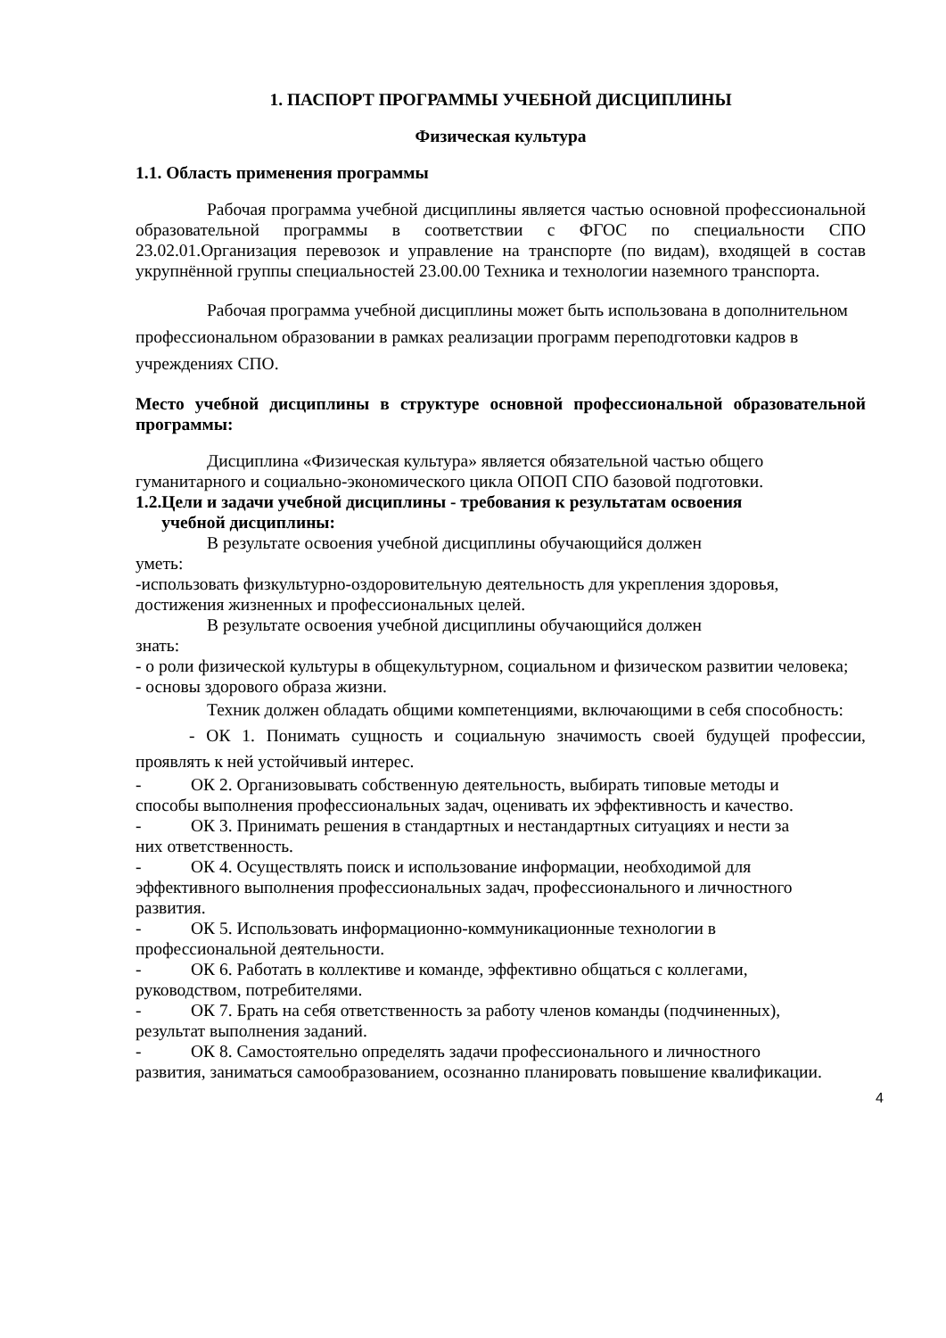1. ПАСПОРТ ПРОГРАММЫ УЧЕБНОЙ ДИСЦИПЛИНЫ
Физическая культура
1.1. Область применения программы
Рабочая программа учебной дисциплины является частью основной профессиональной образовательной программы в соответствии с ФГОС по специальности СПО 23.02.01.Организация перевозок и управление на транспорте (по видам), входящей в состав укрупнённой группы специальностей 23.00.00 Техника и технологии наземного транспорта.
Рабочая программа учебной дисциплины может быть использована в дополнительном профессиональном образовании в рамках реализации программ переподготовки кадров в учреждениях СПО.
Место учебной дисциплины в структуре основной профессиональной образовательной программы:
Дисциплина «Физическая культура» является обязательной частью общего гуманитарного и социально-экономического цикла ОПОП СПО базовой подготовки.
1.2.Цели и задачи учебной дисциплины - требования к результатам освоения
учебной дисциплины:
В результате освоения учебной дисциплины обучающийся должен
уметь:
-использовать физкультурно-оздоровительную деятельность для укрепления здоровья, достижения жизненных и профессиональных целей.
В результате освоения учебной дисциплины обучающийся должен
знать:
- о роли физической культуры в общекультурном, социальном и физическом развитии человека;
- основы здорового образа жизни.
Техник должен обладать общими компетенциями, включающими в себя способность:
- ОК 1. Понимать сущность и социальную значимость своей будущей профессии, проявлять к ней устойчивый интерес.
- ОК 2. Организовывать собственную деятельность, выбирать типовые методы и
способы выполнения профессиональных задач, оценивать их эффективность и качество.
- ОК 3. Принимать решения в стандартных и нестандартных ситуациях и нести за
них ответственность.
- ОК 4. Осуществлять поиск и использование информации, необходимой для
эффективного выполнения профессиональных задач, профессионального и личностного развития.
- ОК 5. Использовать информационно-коммуникационные технологии в
профессиональной деятельности.
- ОК 6. Работать в коллективе и команде, эффективно общаться с коллегами,
руководством, потребителями.
- ОК 7. Брать на себя ответственность за работу членов команды (подчиненных),
результат выполнения заданий.
- ОК 8. Самостоятельно определять задачи профессионального и личностного
развития, заниматься самообразованием, осознанно планировать повышение квалификации.
4